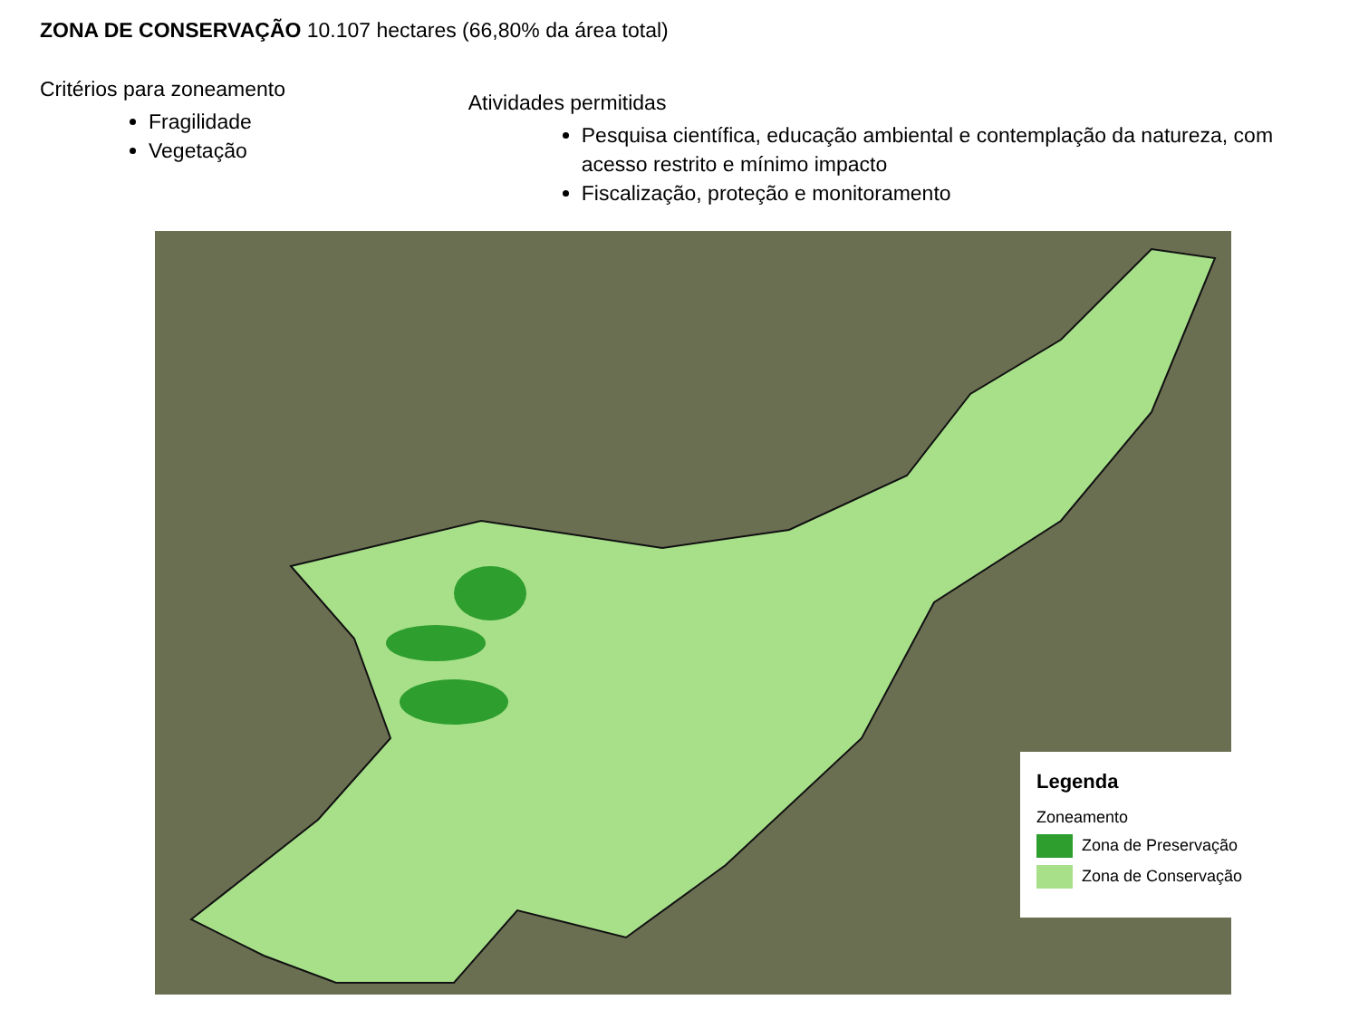ZONA DE CONSERVAÇÃO 10.107 hectares (66,80% da área total)
Critérios para zoneamento
Fragilidade
Vegetação
Atividades permitidas
Pesquisa científica, educação ambiental e contemplação da natureza, com acesso restrito e mínimo impacto
Fiscalização, proteção e monitoramento
Legenda
Zoneamento
Zona de Preservação
Zona de Conservação